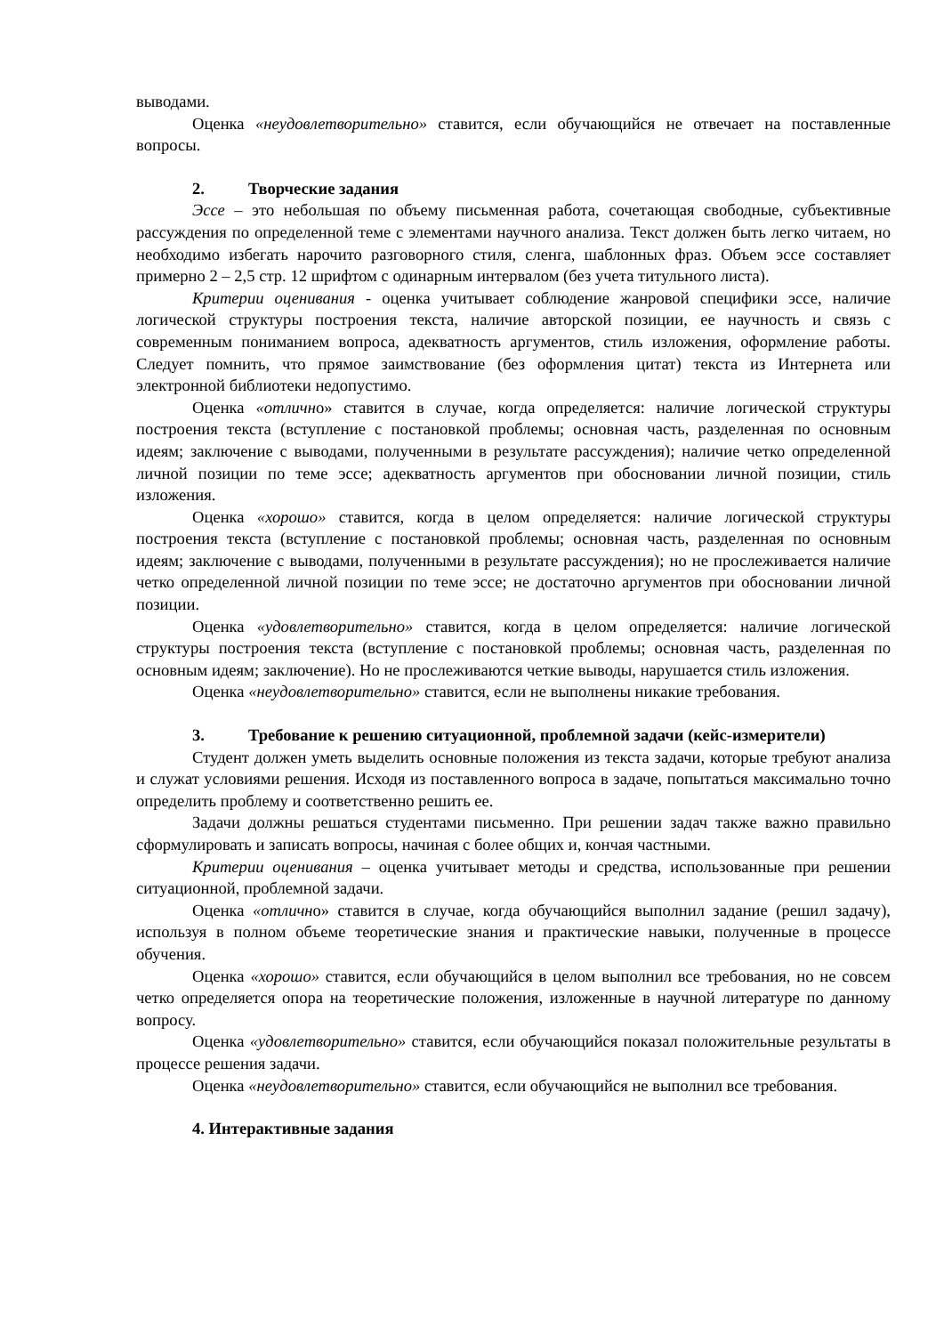выводами.
Оценка «неудовлетворительно» ставится, если обучающийся не отвечает на поставленные вопросы.
2. Творческие задания
Эссе – это небольшая по объему письменная работа, сочетающая свободные, субъективные рассуждения по определенной теме с элементами научного анализа. Текст должен быть легко читаем, но необходимо избегать нарочито разговорного стиля, сленга, шаблонных фраз. Объем эссе составляет примерно 2 – 2,5 стр. 12 шрифтом с одинарным интервалом (без учета титульного листа).
Критерии оценивания - оценка учитывает соблюдение жанровой специфики эссе, наличие логической структуры построения текста, наличие авторской позиции, ее научность и связь с современным пониманием вопроса, адекватность аргументов, стиль изложения, оформление работы. Следует помнить, что прямое заимствование (без оформления цитат) текста из Интернета или электронной библиотеки недопустимо.
Оценка «отлично» ставится в случае, когда определяется: наличие логической структуры построения текста (вступление с постановкой проблемы; основная часть, разделенная по основным идеям; заключение с выводами, полученными в результате рассуждения); наличие четко определенной личной позиции по теме эссе; адекватность аргументов при обосновании личной позиции, стиль изложения.
Оценка «хорошо» ставится, когда в целом определяется: наличие логической структуры построения текста (вступление с постановкой проблемы; основная часть, разделенная по основным идеям; заключение с выводами, полученными в результате рассуждения); но не прослеживается наличие четко определенной личной позиции по теме эссе; не достаточно аргументов при обосновании личной позиции.
Оценка «удовлетворительно» ставится, когда в целом определяется: наличие логической структуры построения текста (вступление с постановкой проблемы; основная часть, разделенная по основным идеям; заключение). Но не прослеживаются четкие выводы, нарушается стиль изложения.
Оценка «неудовлетворительно» ставится, если не выполнены никакие требования.
3. Требование к решению ситуационной, проблемной задачи (кейс-измерители)
Студент должен уметь выделить основные положения из текста задачи, которые требуют анализа и служат условиями решения. Исходя из поставленного вопроса в задаче, попытаться максимально точно определить проблему и соответственно решить ее.
Задачи должны решаться студентами письменно. При решении задач также важно правильно сформулировать и записать вопросы, начиная с более общих и, кончая частными.
Критерии оценивания – оценка учитывает методы и средства, использованные при решении ситуационной, проблемной задачи.
Оценка «отлично» ставится в случае, когда обучающийся выполнил задание (решил задачу), используя в полном объеме теоретические знания и практические навыки, полученные в процессе обучения.
Оценка «хорошо» ставится, если обучающийся в целом выполнил все требования, но не совсем четко определяется опора на теоретические положения, изложенные в научной литературе по данному вопросу.
Оценка «удовлетворительно» ставится, если обучающийся показал положительные результаты в процессе решения задачи.
Оценка «неудовлетворительно» ставится, если обучающийся не выполнил все требования.
4. Интерактивные задания